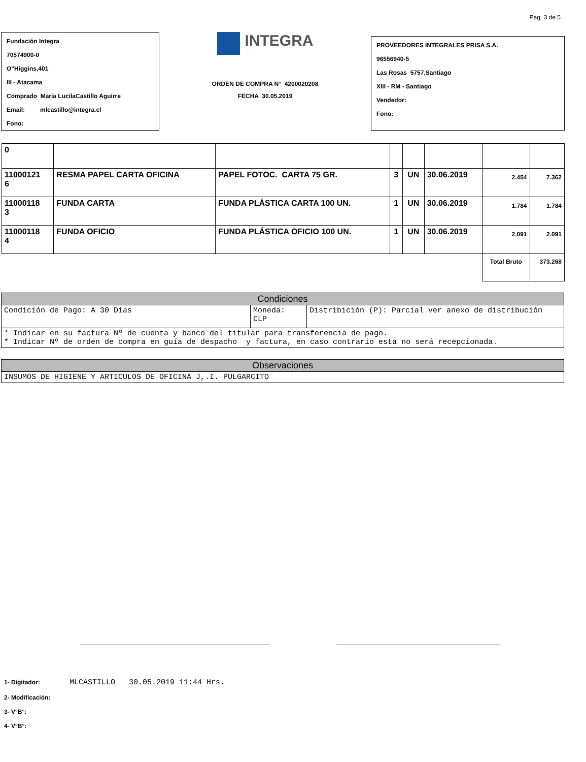Pag. 3 de 5
Fundación Integra
70574900-0
O"Higgins,401
III - Atacama
Comprado Maria LucilaCastillo Aguirre
Email: mlcastillo@integra.cl
Fono:
INTEGRA
ORDEN DE COMPRA N° 4200020208
FECHA 30.05.2019
PROVEEDORES INTEGRALES PRISA S.A.
96556940-5
Las Rosas 5757,Santiago
XIII - RM - Santiago
Vendedor:
Fono:
| 0 | | | | | | | |
| 11000121 6 | RESMA PAPEL CARTA OFICINA | PAPEL FOTOC. CARTA 75 GR. | 3 | UN | 30.06.2019 | 2.454 | 7.362 |
| 11000118 3 | FUNDA CARTA | FUNDA PLÁSTICA CARTA 100 UN. | 1 | UN | 30.06.2019 | 1.784 | 1.784 |
| 11000118 4 | FUNDA OFICIO | FUNDA PLÁSTICA OFICIO 100 UN. | 1 | UN | 30.06.2019 | 2.091 | 2.091 |
| | | | | | | Total Bruto | 373.268 |
| Condiciones | | |
| --- | --- | --- |
| Condición de Pago: A 30 Días | Moneda: CLP | Distribición (P): Parcial ver anexo de distribución |
| * Indicar en su factura Nº de cuenta y banco del titular para transferencia de pago. * Indicar Nº de orden de compra en guía de despacho y factura, en caso contrario esta no será recepcionada. | | |
| Observaciones |
| --- |
| INSUMOS DE HIGIENE Y ARTICULOS DE OFICINA J,.I. PULGARCITO |
1- Digitador: MLCASTILLO 30.05.2019 11:44 Hrs.
2- Modificación:
3- V°B°:
4- V°B°: